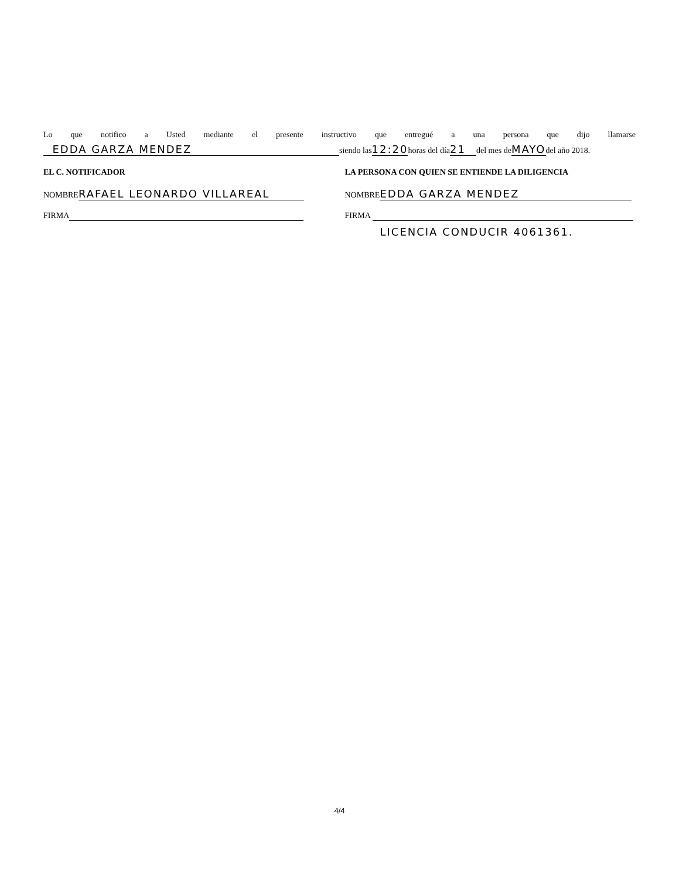Lo que notifico a Usted mediante el presente instructivo que entregué a una persona que dijo llamarse
EDDA GARZA MENDEZ siendo las12:20horas del día 21 del mes deMAYOdel año 2018.
EL C. NOTIFICADOR
NOMBRE RAFAEL LEONARDO VILLAREAL
FIRMA
LA PERSONA CON QUIEN SE ENTIENDE LA DILIGENCIA
NOMBRE EDDA GARZA MENDEZ
FIRMA
LICENCIA CONDUCIR 4061361.
4/4